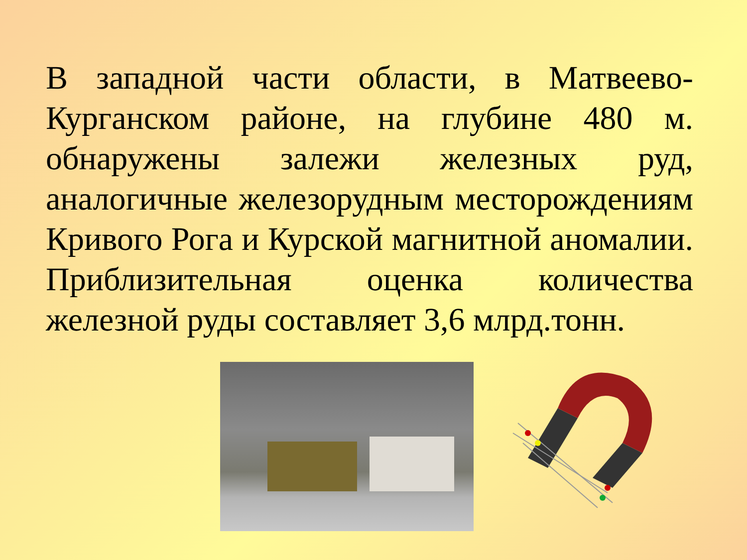В западной части области, в Матвеево-Курганском районе, на глубине 480 м. обнаружены залежи железных руд, аналогичные железорудным месторождениям Кривого Рога и Курской магнитной аномалии. Приблизительная оценка количества железной руды составляет 3,6 млрд.тонн.